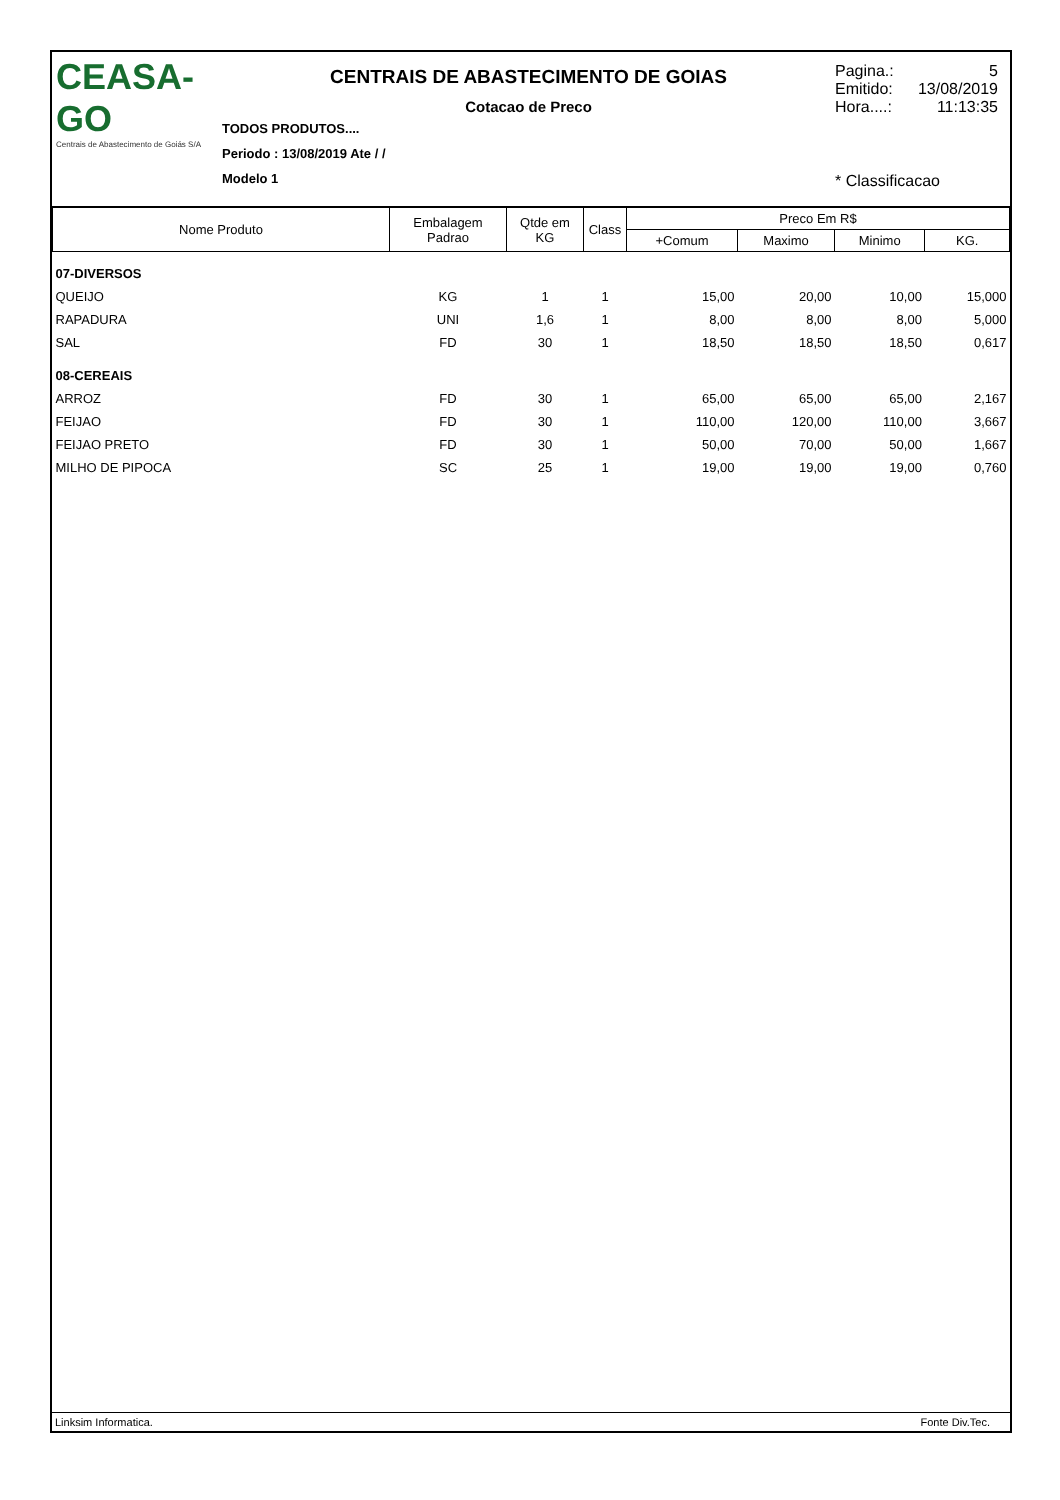CEASA-GO
Centrais de Abastecimento de Goiás S/A
CENTRAIS DE ABASTECIMENTO DE GOIAS
Cotacao de Preco
TODOS PRODUTOS....
Periodo : 13/08/2019 Ate / /
Modelo 1
Pagina.: 5
Emitido: 13/08/2019
Hora....: 11:13:35
* Classificacao
| Nome Produto | Embalagem Padrao | Qtde em KG | Class | Preco Em R$ | | | |
| --- | --- | --- | --- | --- | --- | --- | --- |
| | | | | +Comum | Maximo | Minimo | KG. |
| 07-DIVERSOS | | | | | | | |
| QUEIJO | KG | 1 | 1 | 15,00 | 20,00 | 10,00 | 15,000 |
| RAPADURA | UNI | 1,6 | 1 | 8,00 | 8,00 | 8,00 | 5,000 |
| SAL | FD | 30 | 1 | 18,50 | 18,50 | 18,50 | 0,617 |
| 08-CEREAIS | | | | | | | |
| ARROZ | FD | 30 | 1 | 65,00 | 65,00 | 65,00 | 2,167 |
| FEIJAO | FD | 30 | 1 | 110,00 | 120,00 | 110,00 | 3,667 |
| FEIJAO PRETO | FD | 30 | 1 | 50,00 | 70,00 | 50,00 | 1,667 |
| MILHO DE PIPOCA | SC | 25 | 1 | 19,00 | 19,00 | 19,00 | 0,760 |
Linksim Informatica. Fonte Div.Tec.